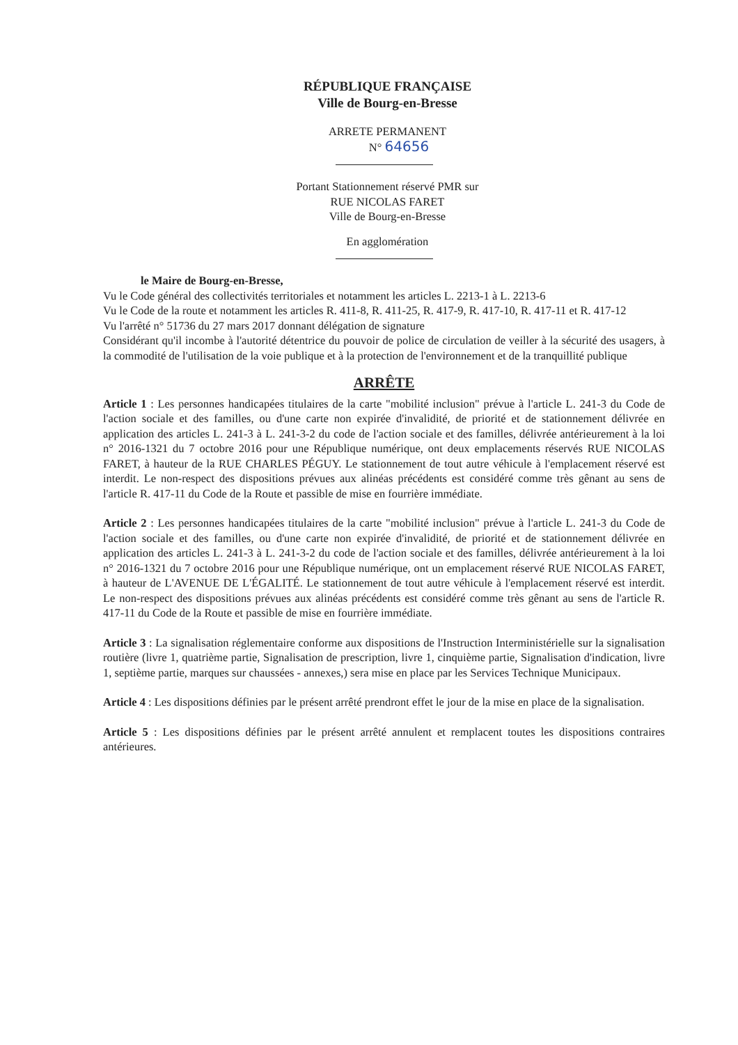RÉPUBLIQUE FRANÇAISE
Ville de Bourg-en-Bresse
ARRETE PERMANENT
N° 64656
Portant Stationnement réservé PMR sur
RUE NICOLAS FARET
Ville de Bourg-en-Bresse
En agglomération
le Maire de Bourg-en-Bresse,
Vu le Code général des collectivités territoriales et notamment les articles L. 2213-1 à L. 2213-6
Vu le Code de la route et notamment les articles R. 411-8, R. 411-25, R. 417-9, R. 417-10, R. 417-11 et R. 417-12
Vu l'arrêté n° 51736 du 27 mars 2017 donnant délégation de signature
Considérant qu'il incombe à l'autorité détentrice du pouvoir de police de circulation de veiller à la sécurité des usagers, à la commodité de l'utilisation de la voie publique et à la protection de l'environnement et de la tranquillité publique
ARRÊTE
Article 1 : Les personnes handicapées titulaires de la carte "mobilité inclusion" prévue à l'article L. 241-3 du Code de l'action sociale et des familles, ou d'une carte non expirée d'invalidité, de priorité et de stationnement délivrée en application des articles L. 241-3 à L. 241-3-2 du code de l'action sociale et des familles, délivrée antérieurement à la loi n° 2016-1321 du 7 octobre 2016 pour une République numérique, ont deux emplacements réservés RUE NICOLAS FARET, à hauteur de la RUE CHARLES PÉGUY. Le stationnement de tout autre véhicule à l'emplacement réservé est interdit. Le non-respect des dispositions prévues aux alinéas précédents est considéré comme très gênant au sens de l'article R. 417-11 du Code de la Route et passible de mise en fourrière immédiate.
Article 2 : Les personnes handicapées titulaires de la carte "mobilité inclusion" prévue à l'article L. 241-3 du Code de l'action sociale et des familles, ou d'une carte non expirée d'invalidité, de priorité et de stationnement délivrée en application des articles L. 241-3 à L. 241-3-2 du code de l'action sociale et des familles, délivrée antérieurement à la loi n° 2016-1321 du 7 octobre 2016 pour une République numérique, ont un emplacement réservé RUE NICOLAS FARET, à hauteur de L'AVENUE DE L'ÉGALITÉ. Le stationnement de tout autre véhicule à l'emplacement réservé est interdit. Le non-respect des dispositions prévues aux alinéas précédents est considéré comme très gênant au sens de l'article R. 417-11 du Code de la Route et passible de mise en fourrière immédiate.
Article 3 : La signalisation réglementaire conforme aux dispositions de l'Instruction Interministérielle sur la signalisation routière (livre 1, quatrième partie, Signalisation de prescription, livre 1, cinquième partie, Signalisation d'indication, livre 1, septième partie, marques sur chaussées - annexes,) sera mise en place par les Services Technique Municipaux.
Article 4 : Les dispositions définies par le présent arrêté prendront effet le jour de la mise en place de la signalisation.
Article 5 : Les dispositions définies par le présent arrêté annulent et remplacent toutes les dispositions contraires antérieures.